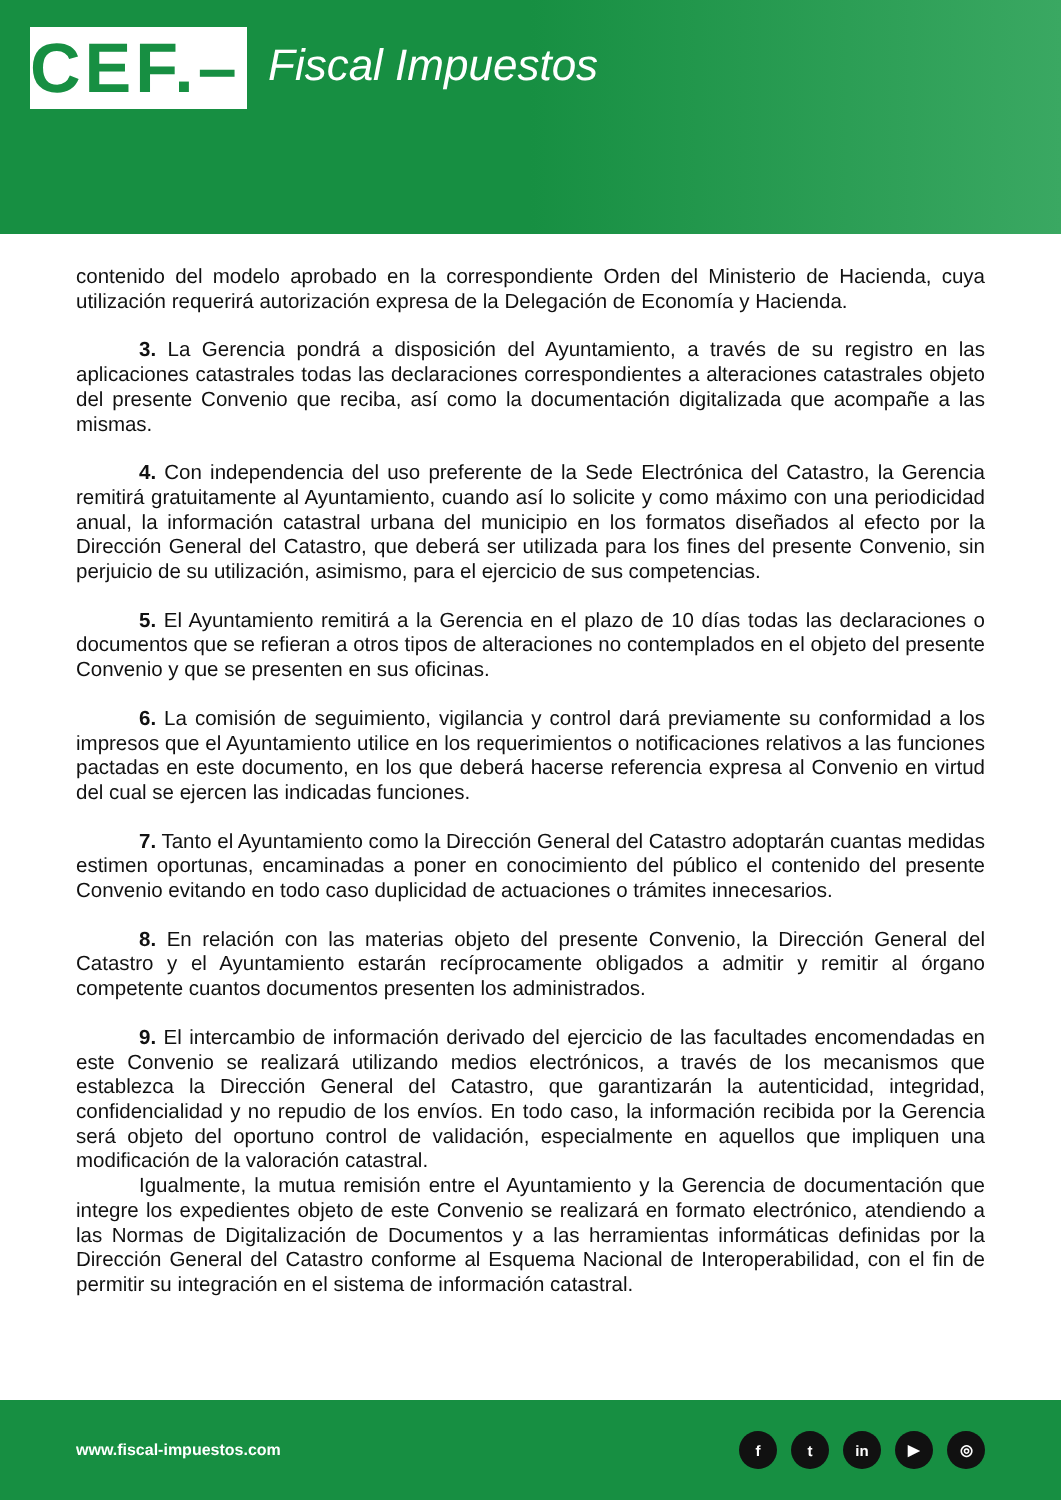CEF.–
Fiscal Impuestos
contenido del modelo aprobado en la correspondiente Orden del Ministerio de Hacienda, cuya utilización requerirá autorización expresa de la Delegación de Economía y Hacienda.
3. La Gerencia pondrá a disposición del Ayuntamiento, a través de su registro en las aplicaciones catastrales todas las declaraciones correspondientes a alteraciones catastrales objeto del presente Convenio que reciba, así como la documentación digitalizada que acompañe a las mismas.
4. Con independencia del uso preferente de la Sede Electrónica del Catastro, la Gerencia remitirá gratuitamente al Ayuntamiento, cuando así lo solicite y como máximo con una periodicidad anual, la información catastral urbana del municipio en los formatos diseñados al efecto por la Dirección General del Catastro, que deberá ser utilizada para los fines del presente Convenio, sin perjuicio de su utilización, asimismo, para el ejercicio de sus competencias.
5. El Ayuntamiento remitirá a la Gerencia en el plazo de 10 días todas las declaraciones o documentos que se refieran a otros tipos de alteraciones no contemplados en el objeto del presente Convenio y que se presenten en sus oficinas.
6. La comisión de seguimiento, vigilancia y control dará previamente su conformidad a los impresos que el Ayuntamiento utilice en los requerimientos o notificaciones relativos a las funciones pactadas en este documento, en los que deberá hacerse referencia expresa al Convenio en virtud del cual se ejercen las indicadas funciones.
7. Tanto el Ayuntamiento como la Dirección General del Catastro adoptarán cuantas medidas estimen oportunas, encaminadas a poner en conocimiento del público el contenido del presente Convenio evitando en todo caso duplicidad de actuaciones o trámites innecesarios.
8. En relación con las materias objeto del presente Convenio, la Dirección General del Catastro y el Ayuntamiento estarán recíprocamente obligados a admitir y remitir al órgano competente cuantos documentos presenten los administrados.
9. El intercambio de información derivado del ejercicio de las facultades encomendadas en este Convenio se realizará utilizando medios electrónicos, a través de los mecanismos que establezca la Dirección General del Catastro, que garantizarán la autenticidad, integridad, confidencialidad y no repudio de los envíos. En todo caso, la información recibida por la Gerencia será objeto del oportuno control de validación, especialmente en aquellos que impliquen una modificación de la valoración catastral.
Igualmente, la mutua remisión entre el Ayuntamiento y la Gerencia de documentación que integre los expedientes objeto de este Convenio se realizará en formato electrónico, atendiendo a las Normas de Digitalización de Documentos y a las herramientas informáticas definidas por la Dirección General del Catastro conforme al Esquema Nacional de Interoperabilidad, con el fin de permitir su integración en el sistema de información catastral.
www.fiscal-impuestos.com
ft in ▶ ◎